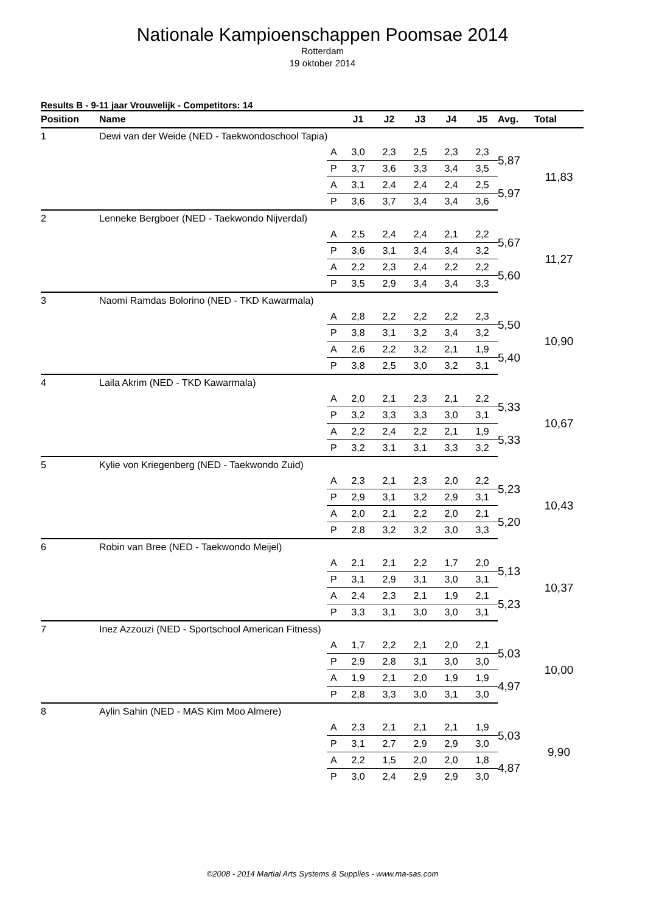Nationale Kampioenschappen Poomsae 2014
Rotterdam
19 oktober 2014
Results B - 9-11 jaar Vrouwelijk - Competitors: 14
| Position | Name | | J1 | J2 | J3 | J4 | J5 | Avg. | Total |
| --- | --- | --- | --- | --- | --- | --- | --- | --- | --- |
| 1 | Dewi van der Weide (NED - Taekwondoschool Tapia) | | | | | | | | |
| | | A | 3,0 | 2,3 | 2,5 | 2,3 | 2,3 | 5,87 | 11,83 |
| | | P | 3,7 | 3,6 | 3,3 | 3,4 | 3,5 | | |
| | | A | 3,1 | 2,4 | 2,4 | 2,4 | 2,5 | 5,97 | |
| | | P | 3,6 | 3,7 | 3,4 | 3,4 | 3,6 | | |
| 2 | Lenneke Bergboer (NED - Taekwondo Nijverdal) | | | | | | | | |
| | | A | 2,5 | 2,4 | 2,4 | 2,1 | 2,2 | 5,67 | 11,27 |
| | | P | 3,6 | 3,1 | 3,4 | 3,4 | 3,2 | | |
| | | A | 2,2 | 2,3 | 2,4 | 2,2 | 2,2 | 5,60 | |
| | | P | 3,5 | 2,9 | 3,4 | 3,4 | 3,3 | | |
| 3 | Naomi Ramdas Bolorino (NED - TKD Kawarmala) | | | | | | | | |
| | | A | 2,8 | 2,2 | 2,2 | 2,2 | 2,3 | 5,50 | 10,90 |
| | | P | 3,8 | 3,1 | 3,2 | 3,4 | 3,2 | | |
| | | A | 2,6 | 2,2 | 3,2 | 2,1 | 1,9 | 5,40 | |
| | | P | 3,8 | 2,5 | 3,0 | 3,2 | 3,1 | | |
| 4 | Laila Akrim (NED - TKD Kawarmala) | | | | | | | | |
| | | A | 2,0 | 2,1 | 2,3 | 2,1 | 2,2 | 5,33 | 10,67 |
| | | P | 3,2 | 3,3 | 3,3 | 3,0 | 3,1 | | |
| | | A | 2,2 | 2,4 | 2,2 | 2,1 | 1,9 | 5,33 | |
| | | P | 3,2 | 3,1 | 3,1 | 3,3 | 3,2 | | |
| 5 | Kylie von Kriegenberg (NED - Taekwondo Zuid) | | | | | | | | |
| | | A | 2,3 | 2,1 | 2,3 | 2,0 | 2,2 | 5,23 | 10,43 |
| | | P | 2,9 | 3,1 | 3,2 | 2,9 | 3,1 | | |
| | | A | 2,0 | 2,1 | 2,2 | 2,0 | 2,1 | 5,20 | |
| | | P | 2,8 | 3,2 | 3,2 | 3,0 | 3,3 | | |
| 6 | Robin van Bree (NED - Taekwondo Meijel) | | | | | | | | |
| | | A | 2,1 | 2,1 | 2,2 | 1,7 | 2,0 | 5,13 | 10,37 |
| | | P | 3,1 | 2,9 | 3,1 | 3,0 | 3,1 | | |
| | | A | 2,4 | 2,3 | 2,1 | 1,9 | 2,1 | 5,23 | |
| | | P | 3,3 | 3,1 | 3,0 | 3,0 | 3,1 | | |
| 7 | Inez Azzouzi (NED - Sportschool American Fitness) | | | | | | | | |
| | | A | 1,7 | 2,2 | 2,1 | 2,0 | 2,1 | 5,03 | 10,00 |
| | | P | 2,9 | 2,8 | 3,1 | 3,0 | 3,0 | | |
| | | A | 1,9 | 2,1 | 2,0 | 1,9 | 1,9 | 4,97 | |
| | | P | 2,8 | 3,3 | 3,0 | 3,1 | 3,0 | | |
| 8 | Aylin Sahin (NED - MAS Kim Moo Almere) | | | | | | | | |
| | | A | 2,3 | 2,1 | 2,1 | 2,1 | 1,9 | 5,03 | 9,90 |
| | | P | 3,1 | 2,7 | 2,9 | 2,9 | 3,0 | | |
| | | A | 2,2 | 1,5 | 2,0 | 2,0 | 1,8 | 4,87 | |
| | | P | 3,0 | 2,4 | 2,9 | 2,9 | 3,0 | | |
©2008 - 2014 Martial Arts Systems & Supplies - www.ma-sas.com